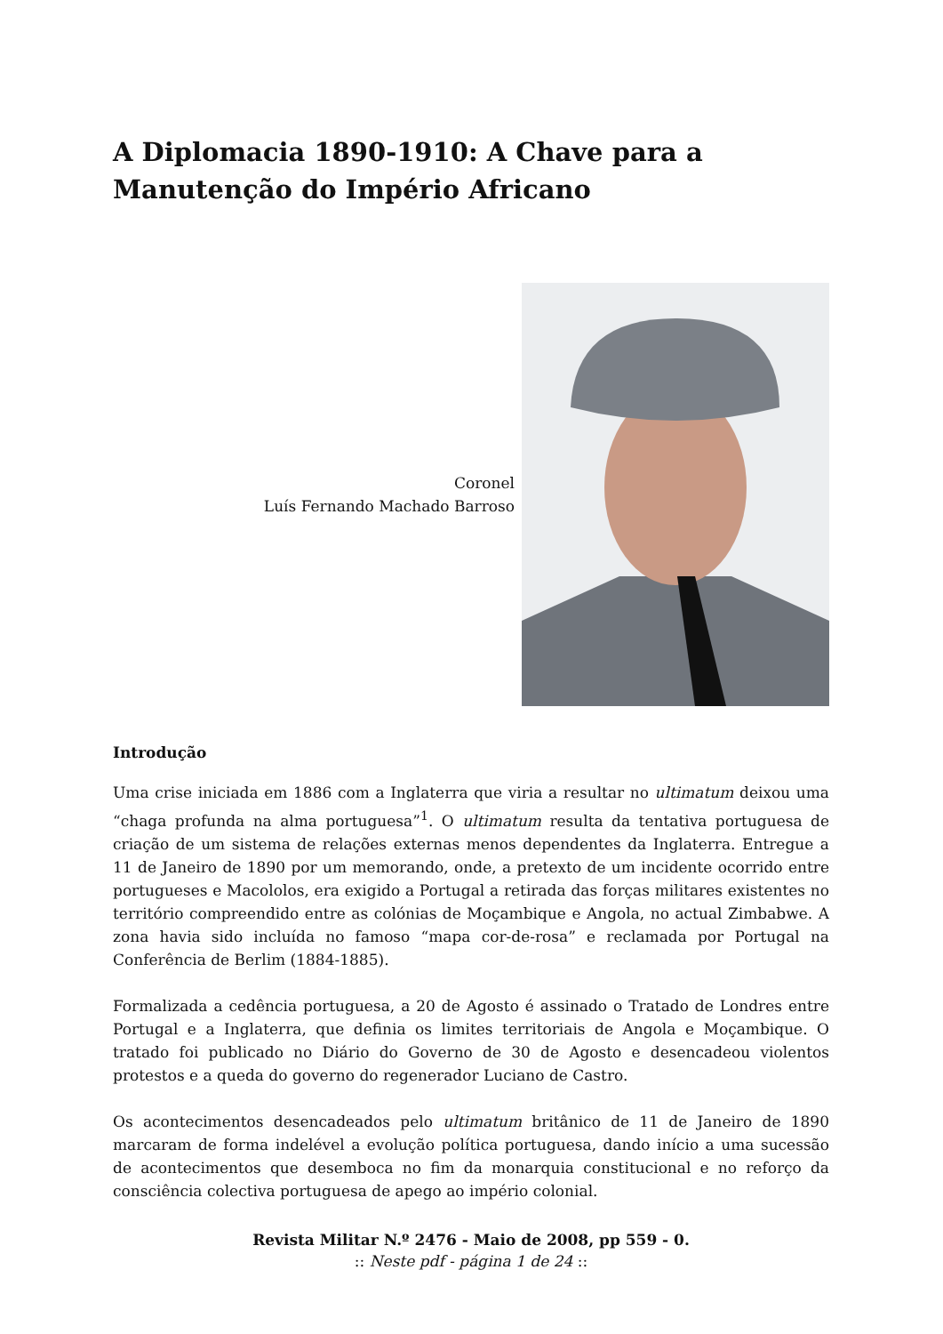A Diplomacia 1890-1910: A Chave para a Manutenção do Império Africano
Coronel
Luís Fernando Machado Barroso
Introdução
Uma crise iniciada em 1886 com a Inglaterra que viria a resultar no ultimatum deixou uma “chaga profunda na alma portuguesa”<sup>1</sup>. O ultimatum resulta da tentativa portuguesa de criação de um sistema de relações externas menos dependentes da Inglaterra. Entregue a 11 de Janeiro de 1890 por um memorando, onde, a pretexto de um incidente ocorrido entre portugueses e Macololos, era exigido a Portugal a retirada das forças militares existentes no território compreendido entre as colónias de Moçambique e Angola, no actual Zimbabwe. A zona havia sido incluída no famoso “mapa cor-de-rosa” e reclamada por Portugal na Conferência de Berlim (1884-1885).
Formalizada a cedência portuguesa, a 20 de Agosto é assinado o Tratado de Londres entre Portugal e a Inglaterra, que definia os limites territoriais de Angola e Moçambique. O tratado foi publicado no Diário do Governo de 30 de Agosto e desencadeou violentos protestos e a queda do governo do regenerador Luciano de Castro.
Os acontecimentos desencadeados pelo ultimatum britânico de 11 de Janeiro de 1890 marcaram de forma indelével a evolução política portuguesa, dando início a uma sucessão de acontecimentos que desemboca no fim da monarquia constitucional e no reforço da consciência colectiva portuguesa de apego ao império colonial.
Revista Militar N.º 2476 - Maio de 2008, pp 559 - 0.
:: Neste pdf - página 1 de 24 ::